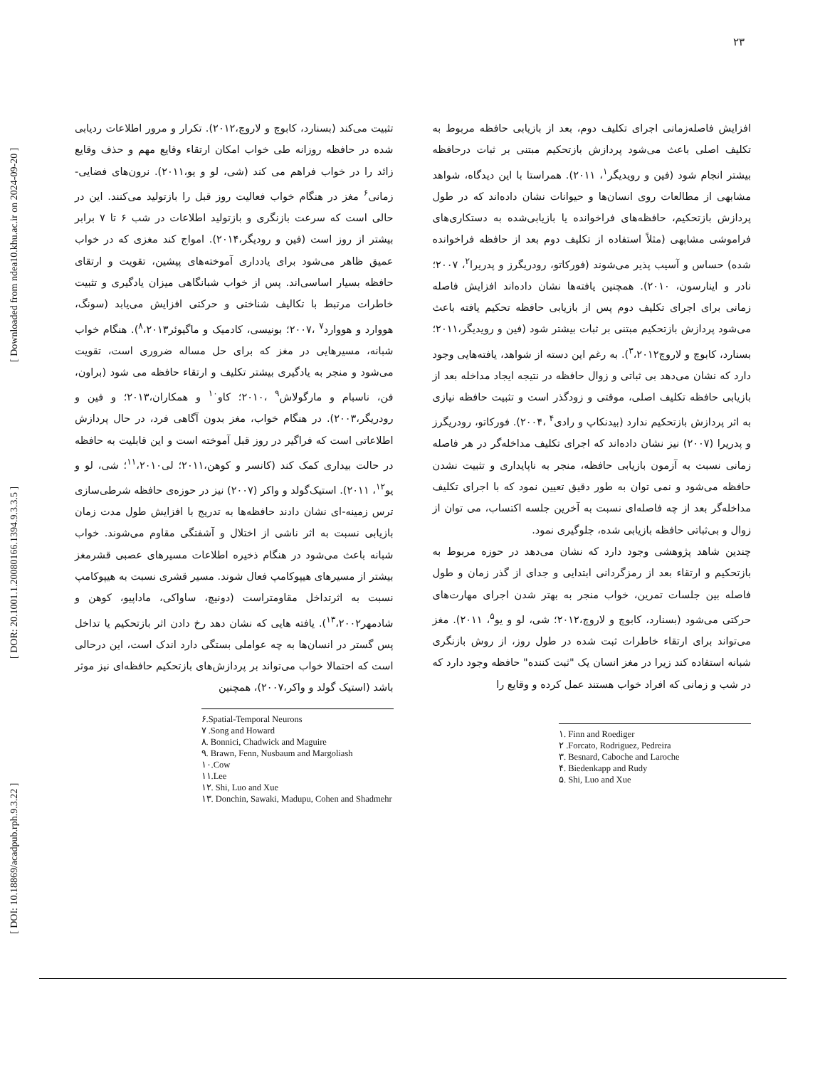۲۳
[ DOI: 10.18869/acadpub.rph.9.3.22 ] [ DOR: 20.1001.1.20080166.1394.9.3.3.5 ] [ Downloaded from ndea10.khu.ac.ir on 2024-09-20 ]
افزایش فاصله‌زمانی اجرای تکلیف دوم، بعد از بازیابی حافظه مربوط به تکلیف اصلی باعث می‌شود پردازش بازتحکیم مبتنی بر ثبات درحافظه بیشتر انجام شود (فین و رویدیگر<sup>۱</sup>، ۲۰۱۱). همراستا با این دیدگاه، شواهد مشابهی از مطالعات روی انسان‌ها و حیوانات نشان داده‌اند که در طول پردازش بازتحکیم، حافظه‌های فراخوانده یا بازیابی‌شده به دستکاری‌های فراموشی مشابهی (مثلاً استفاده از تکلیف دوم بعد از حافظه فراخوانده شده) حساس و آسیب پذیر می‌شوند (فورکاتو، رودریگرز و پدریرا<sup>۲</sup>، ۲۰۰۷؛ نادر و اینارسون، ۲۰۱۰). همچنین یافته‌ها نشان داده‌اند افزایش فاصله زمانی برای اجرای تکلیف دوم پس از بازیابی حافظه تحکیم یافته باعث می‌شود پردازش بازتحکیم مبتنی بر ثبات بیشتر شود (فین و رویدیگر،۲۰۱۱؛ بسنارد، کابوچ و لاروچ<sup>۳</sup>،۲۰۱۲). به رغم این دسته از شواهد، یافته‌هایی وجود دارد که نشان می‌دهد بی ثباتی و زوال حافظه در نتیجه ایجاد مداخله بعد از بازیابی حافظه تکلیف اصلی، موقتی و زودگذر است و تثبیت حافظه نیازی به اثر پردازش بازتحکیم ندارد (بیدنکاپ و رادی<sup>۴</sup> ،۲۰۰۴). فورکاتو، رودریگرز و پدریرا (۲۰۰۷) نیز نشان داده‌اند که اجرای تکلیف مداخله‌گر در هر فاصله زمانی نسبت به آزمون بازیابی حافظه، منجر به ناپایداری و تثبیت نشدن حافظه می‌شود و نمی توان به طور دقیق تعیین نمود که با اجرای تکلیف مداخله‌گر بعد از چه فاصله‌ای نسبت به آخرین جلسه اکتساب، می توان از زوال و بی‌ثباتی حافظه بازیابی شده، جلوگیری نمود.
چندین شاهد پژوهشی وجود دارد که نشان می‌دهد در حوزه مربوط به بازتحکیم و ارتقاء بعد از رمزگردانی ابتدایی و جدای از گذر زمان و طول فاصله بین جلسات تمرین، خواب منجر به بهتر شدن اجرای مهارت‌های حرکتی می‌شود (بسنارد، کابوچ و لاروچ،۲۰۱۲؛ شی، لو و یو<sup>۵</sup>، ۲۰۱۱). مغز می‌تواند برای ارتقاء خاطرات ثبت شده در طول روز، از روش بازنگری شبانه استفاده کند زیرا در مغز انسان یک "ثبت کننده" حافظه وجود دارد که در شب و زمانی که افراد خواب هستند عمل کرده و وقایع را
۱. Finn and Roediger
۲ .Forcato, Rodriguez, Pedreira
۳. Besnard, Caboche and Laroche
۴. Biedenkapp and Rudy
۵. Shi, Luo and Xue
تثبیت می‌کند (بسنارد، کابوچ و لاروچ،۲۰۱۲). تکرار و مرور اطلاعات ردیابی شده در حافظه روزانه طی خواب امکان ارتقاء وقایع مهم و حذف وقایع زائد را در خواب فراهم می کند (شی، لو و یو،۲۰۱۱). نرون‌های فضایی- زمانی<sup>۶</sup> مغز در هنگام خواب فعالیت روز قبل را بازتولید می‌کنند. این در حالی است که سرعت بازنگری و بازتولید اطلاعات در شب ۶ تا ۷ برابر بیشتر از روز است (فین و رودیگر،۲۰۱۴). امواج کند مغزی که در خواب عمیق ظاهر می‌شود برای یادداری آموخته‌های پیشین، تقویت و ارتقای حافظه بسیار اساسی‌اند. پس از خواب شبانگاهی میزان یادگیری و تثبیت خاطرات مرتبط با تکالیف شناختی و حرکتی افزایش می‌یابد (سونگ، هووارد و هووارد<sup>۷</sup> ،۲۰۰۷؛ بونیسی، کادمیک و ماگیوئر<sup>۸</sup>،۲۰۱۳). هنگام خواب شبانه، مسیرهایی در مغز که برای حل مساله ضروری است، تقویت می‌شود و منجر به یادگیری بیشتر تکلیف و ارتقاء حافظه می شود (براون، فن، ناسبام و مارگولاش<sup>۹</sup> ،۲۰۱۰؛ کاو<sup>۱۰</sup> و همکاران،۲۰۱۳؛ و فین و رودریگر،۲۰۰۳). در هنگام خواب، مغز بدون آگاهی فرد، در حال پردازش اطلاعاتی است که فراگیر در روز قبل آموخته است و این قابلیت به حافظه در حالت بیداری کمک کند (کانسر و کوهن،۲۰۱۱؛ لی<sup>۱۱</sup>،۲۰۱۰؛ شی، لو و یو<sup>۱۲</sup>، ۲۰۱۱). استیک‌گولد و واکر (۲۰۰۷) نیز در حوزه‌ی حافظه شرطی‌سازی ترس زمینه-ای نشان دادند حافظه‌ها به تدریج با افزایش طول مدت زمان بازیابی نسبت به اثر ناشی از اختلال و آشفتگی مقاوم می‌شوند. خواب شبانه باعث می‌شود در هنگام ذخیره اطلاعات مسیرهای عصبی قشرمغز بیشتر از مسیرهای هیپوکامپ فعال شوند. مسیر قشری نسبت به هیپوکامپ نسبت به اثرتداخل مقاومتراست (دونیچ، ساواکی، ماداپیو، کوهن و شادمهر<sup>۱۳</sup>،۲۰۰۲). یافته هایی که نشان دهد رخ دادن اثر بازتحکیم یا تداخل پس گستر در انسان‌ها به چه عواملی بستگی دارد اندک است، این درحالی است که احتمالا خواب می‌تواند بر پردازش‌های بازتحکیم حافظه‌ای نیز موثر باشد (استیک گولد و واکر،۲۰۰۷)، همچنین
۶.Spatial-Temporal Neurons
۷ .Song and Howard
۸. Bonnici, Chadwick and Maguire
۹. Brawn, Fenn, Nusbaum and Margoliash
۱۰.Cow
۱۱.Lee
۱۲. Shi, Luo and Xue
۱۳. Donchin, Sawaki, Madupu, Cohen and Shadmehr